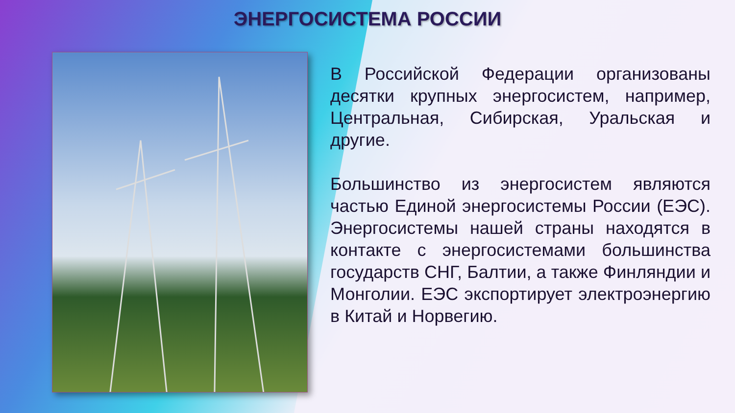ЭНЕРГОСИСТЕМА РОССИИ
В Российской Федерации организованы десятки крупных энергосистем, например, Центральная, Сибирская, Уральская и другие.
Большинство из энергосистем являются частью Единой энергосистемы России (ЕЭС). Энергосистемы нашей страны находятся в контакте с энергосистемами большинства государств СНГ, Балтии, а также Финляндии и Монголии. ЕЭС экспортирует электроэнергию в Китай и Норвегию.